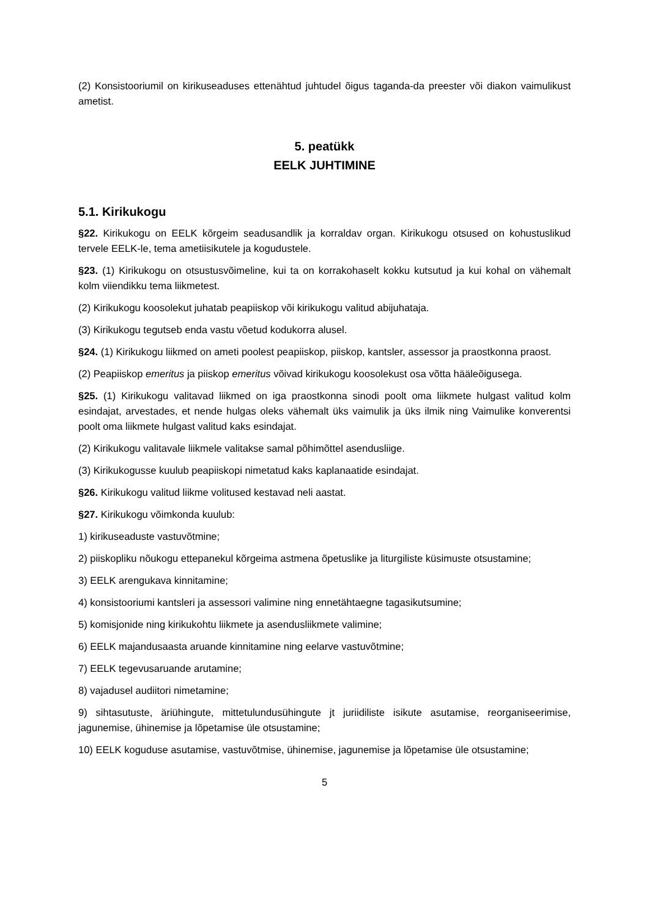(2) Konsistooriumil on kirikuseaduses ettenähtud juhtudel õigus taganda-da preester või diakon vaimulikust ametist.
5. peatükk
EELK JUHTIMINE
5.1. Kirikukogu
§22. Kirikukogu on EELK kõrgeim seadusandlik ja korraldav organ. Kirikukogu otsused on kohustuslikud tervele EELK-le, tema ametiisikutele ja kogudustele.
§23. (1) Kirikukogu on otsustusvõimeline, kui ta on korrakohaselt kokku kutsutud ja kui kohal on vähemalt kolm viiendikku tema liikmetest.
(2) Kirikukogu koosolekut juhatab peapiiskop või kirikukogu valitud abijuhataja.
(3) Kirikukogu tegutseb enda vastu võetud kodukorra alusel.
§24. (1) Kirikukogu liikmed on ameti poolest peapiiskop, piiskop, kantsler, assessor ja praostkonna praost.
(2) Peapiiskop emeritus ja piiskop emeritus võivad kirikukogu koosolekust osa võtta hääleõigusega.
§25. (1) Kirikukogu valitavad liikmed on iga praostkonna sinodi poolt oma liikmete hulgast valitud kolm esindajat, arvestades, et nende hulgas oleks vähemalt üks vaimulik ja üks ilmik ning Vaimulike konverentsi poolt oma liikmete hulgast valitud kaks esindajat.
(2) Kirikukogu valitavale liikmele valitakse samal põhimõttel asendusliige.
(3) Kirikukogusse kuulub peapiiskopi nimetatud kaks kaplanaatide esindajat.
§26. Kirikukogu valitud liikme volitused kestavad neli aastat.
§27. Kirikukogu võimkonda kuulub:
1) kirikuseaduste vastuvõtmine;
2) piiskopliku nõukogu ettepanekul kõrgeima astmena õpetuslike ja liturgiliste küsimuste otsustamine;
3) EELK arengukava kinnitamine;
4) konsistooriumi kantsleri ja assessori valimine ning ennetähtaegne tagasikutsumine;
5) komisjonide ning kirikukohtu liikmete ja asendusliikmete valimine;
6) EELK majandusaasta aruande kinnitamine ning eelarve vastuvõtmine;
7) EELK tegevusaruande arutamine;
8) vajadusel audiitori nimetamine;
9) sihtasutuste, äriühingute, mittetulundusühingute jt juriidiliste isikute asutamise, reorganiseerimise, jagunemise, ühinemise ja lõpetamise üle otsustamine;
10) EELK koguduse asutamise, vastuvõtmise, ühinemise, jagunemise ja lõpetamise üle otsustamine;
5